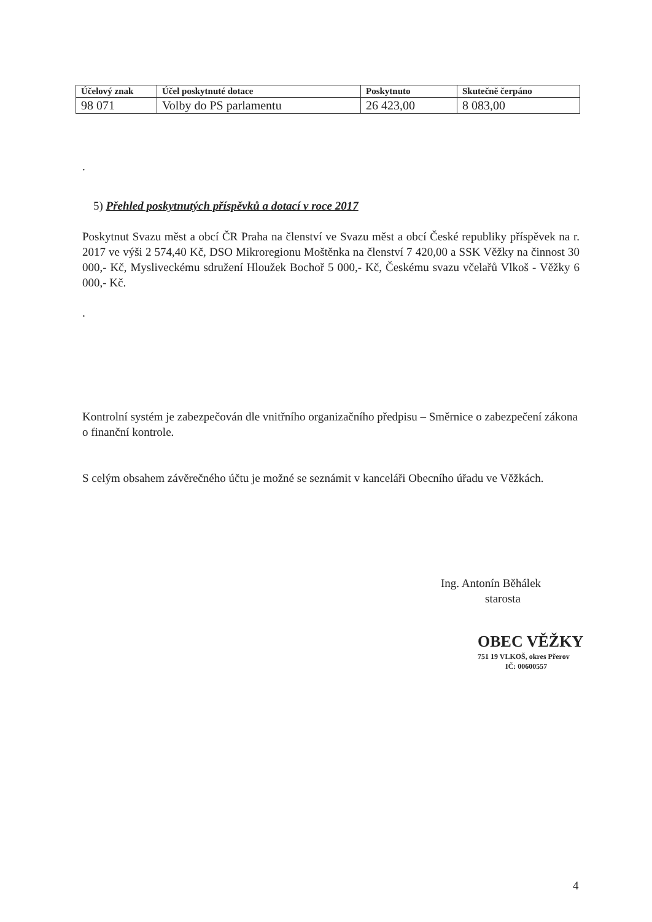| Účelový znak | Účel poskytnuté dotace | Poskytnuto | Skutečně čerpáno |
| --- | --- | --- | --- |
| 98 071 | Volby do PS parlamentu | 26 423,00 | 8 083,00 |
.
5) Přehled poskytnutých příspěvků a dotací v roce 2017
Poskytnut Svazu měst a obcí ČR Praha na členství ve Svazu měst a obcí České republiky příspěvek na r. 2017 ve výši 2 574,40 Kč, DSO Mikroregionu Moštěnka na členství 7 420,00 a SSK Věžky na činnost 30 000,- Kč, Mysliveckému sdružení Hloužek Bochoř 5 000,- Kč, Českému svazu včelařů Vlkoš - Věžky 6 000,- Kč.
.
Kontrolní systém je zabezpečován dle vnitřního organizačního předpisu – Směrnice o zabezpečení zákona o finanční kontrole.
S celým obsahem závěrečného účtu je možné se seznámit v kanceláři Obecního úřadu ve Věžkách.
Ing. Antonín Běhálek
starosta
OBEC VĚŽKY
751 19 VLKOŠ, okres Přerov
IČ: 00600557
4